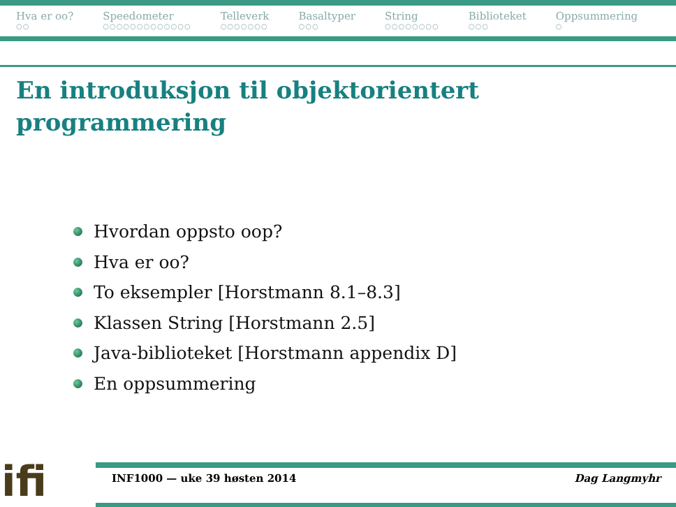Hva er oo?
○○
Speedometer
○○○○○○○○○○○○○
Telleverk
○○○○○○○
Basaltyper
○○○
String
○○○○○○○○
Biblioteket
○○○
Oppsummering
○
En introduksjon til objektorientert
programmering
Hvordan oppsto oop?
Hva er oo?
To eksempler [Horstmann 8.1–8.3]
Klassen String [Horstmann 2.5]
Java-biblioteket [Horstmann appendix D]
En oppsummering
ifi
INF1000 — uke 39 høsten 2014 Dag Langmyhr